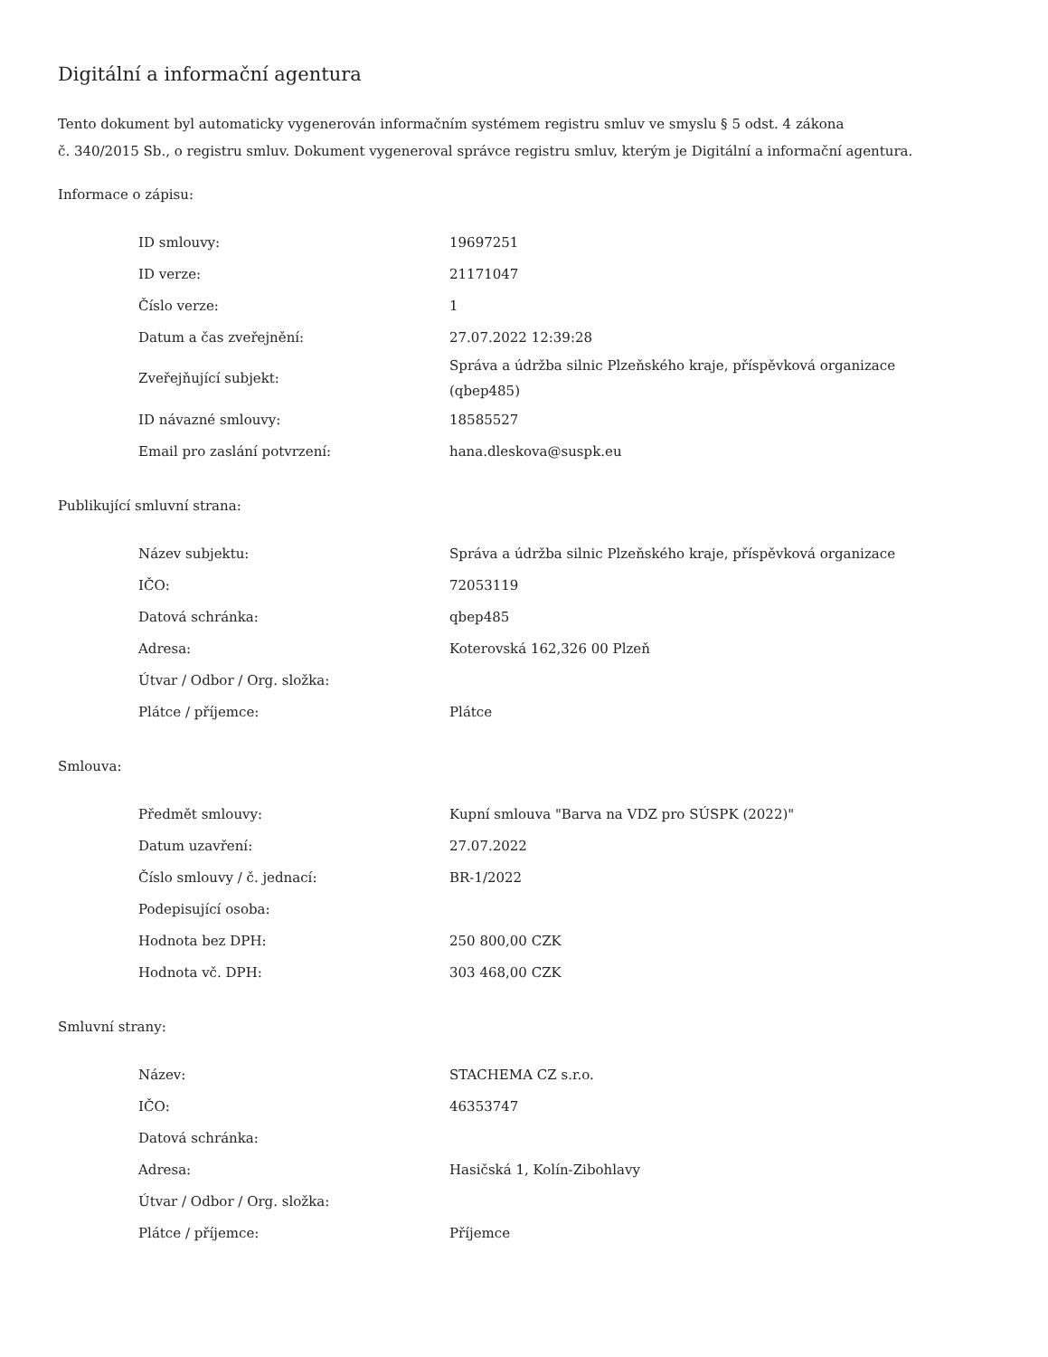Digitální a informační agentura
Tento dokument byl automaticky vygenerován informačním systémem registru smluv ve smyslu § 5 odst. 4 zákona
č. 340/2015 Sb., o registru smluv. Dokument vygeneroval správce registru smluv, kterým je Digitální a informační agentura.
Informace o zápisu:
| ID smlouvy: | 19697251 |
| ID verze: | 21171047 |
| Číslo verze: | 1 |
| Datum a čas zveřejnění: | 27.07.2022 12:39:28 |
| Zveřejňující subjekt: | Správa a údržba silnic Plzeňského kraje, příspěvková organizace (qbep485) |
| ID návazné smlouvy: | 18585527 |
| Email pro zaslání potvrzení: | hana.dleskova@suspk.eu |
Publikující smluvní strana:
| Název subjektu: | Správa a údržba silnic Plzeňského kraje, příspěvková organizace |
| IČO: | 72053119 |
| Datová schránka: | qbep485 |
| Adresa: | Koterovská 162,326 00 Plzeň |
| Útvar / Odbor / Org. složka: | |
| Plátce / příjemce: | Plátce |
Smlouva:
| Předmět smlouvy: | Kupní smlouva "Barva na VDZ pro SÚSPK (2022)" |
| Datum uzavření: | 27.07.2022 |
| Číslo smlouvy / č. jednací: | BR-1/2022 |
| Podepisující osoba: | |
| Hodnota bez DPH: | 250 800,00 CZK |
| Hodnota vč. DPH: | 303 468,00 CZK |
Smluvní strany:
| Název: | STACHEMA CZ s.r.o. |
| IČO: | 46353747 |
| Datová schránka: | |
| Adresa: | Hasičská 1, Kolín-Zibohlavy |
| Útvar / Odbor / Org. složka: | |
| Plátce / příjemce: | Příjemce |